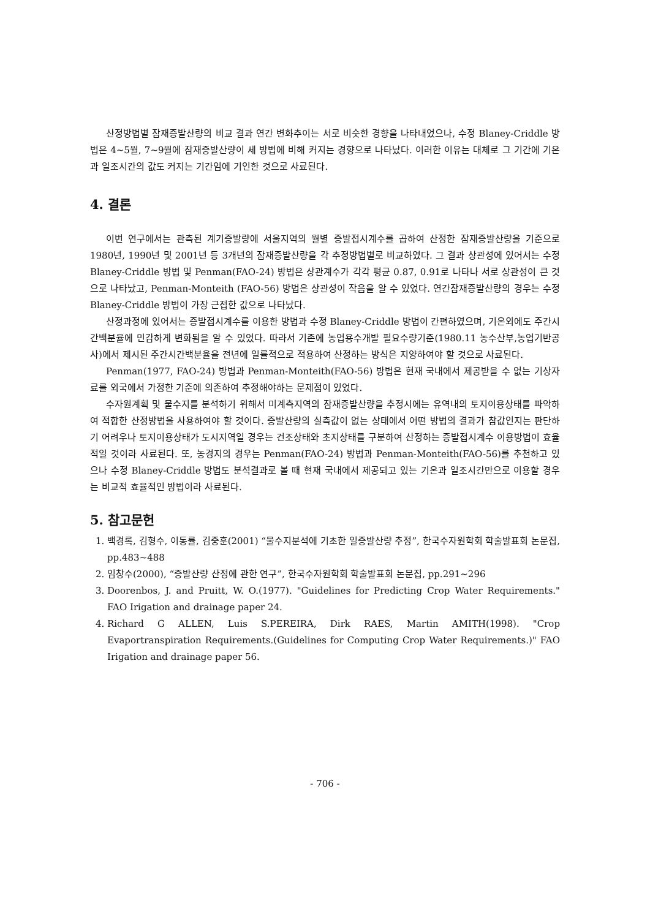산정방법별 잠재증발산량의 비교 결과 연간 변화추이는 서로 비슷한 경향을 나타내었으나, 수정 Blaney-Criddle 방법은 4~5월, 7~9월에 잠재증발산량이 세 방법에 비해 커지는 경향으로 나타났다. 이러한 이유는 대체로 그 기간에 기온과 일조시간의 값도 커지는 기간임에 기인한 것으로 사료된다.
4. 결론
이번 연구에서는 관측된 계기증발량에 서울지역의 월별 증발접시계수를 곱하여 산정한 잠재증발산량을 기준으로 1980년, 1990년 및 2001년 등 3개년의 잠재증발산량을 각 추정방법별로 비교하였다. 그 결과 상관성에 있어서는 수정 Blaney-Criddle 방법 및 Penman(FAO-24) 방법은 상관계수가 각각 평균 0.87, 0.91로 나타나 서로 상관성이 큰 것으로 나타났고, Penman-Monteith (FAO-56) 방법은 상관성이 작음을 알 수 있었다. 연간잠재증발산량의 경우는 수정 Blaney-Criddle 방법이 가장 근접한 값으로 나타났다.
산정과정에 있어서는 증발접시계수를 이용한 방법과 수정 Blaney-Criddle 방법이 간편하였으며, 기온외에도 주간시간백분율에 민감하게 변화됨을 알 수 있었다. 따라서 기존에 농업용수개발 필요수량기준(1980.11 농수산부,농업기반공사)에서 제시된 주간시간백분율을 전년에 일률적으로 적용하여 산정하는 방식은 지양하여야 할 것으로 사료된다.
Penman(1977, FAO-24) 방법과 Penman-Monteith(FAO-56) 방법은 현재 국내에서 제공받을 수 없는 기상자료를 외국에서 가정한 기준에 의존하여 추정해야하는 문제점이 있었다.
수자원계획 및 물수지를 분석하기 위해서 미계측지역의 잠재증발산량을 추정시에는 유역내의 토지이용상태를 파악하여 적합한 산정방법을 사용하여야 할 것이다. 증발산량의 실측값이 없는 상태에서 어떤 방법의 결과가 참값인지는 판단하기 어려우나 토지이용상태가 도시지역일 경우는 건조상태와 초지상태를 구분하여 산정하는 증발접시계수 이용방법이 효율적일 것이라 사료된다. 또, 농경지의 경우는 Penman(FAO-24) 방법과 Penman-Monteith(FAO-56)를 추천하고 있으나 수정 Blaney-Criddle 방법도 분석결과로 볼 때 현재 국내에서 제공되고 있는 기온과 일조시간만으로 이용할 경우는 비교적 효율적인 방법이라 사료된다.
5. 참고문헌
1. 백경록, 김형수, 이동률, 김중훈(2001) “물수지분석에 기초한 일증발산량 추정”, 한국수자원학회 학술발표회 논문집, pp.483~488
2. 임창수(2000), “증발산량 산정에 관한 연구”, 한국수자원학회 학술발표회 논문집, pp.291~296
3. Doorenbos, J. and Pruitt, W. O.(1977). "Guidelines for Predicting Crop Water Requirements." FAO Irigation and drainage paper 24.
4. Richard G ALLEN, Luis S.PEREIRA, Dirk RAES, Martin AMITH(1998). "Crop Evaportranspiration Requirements.(Guidelines for Computing Crop Water Requirements.)" FAO Irigation and drainage paper 56.
- 706 -